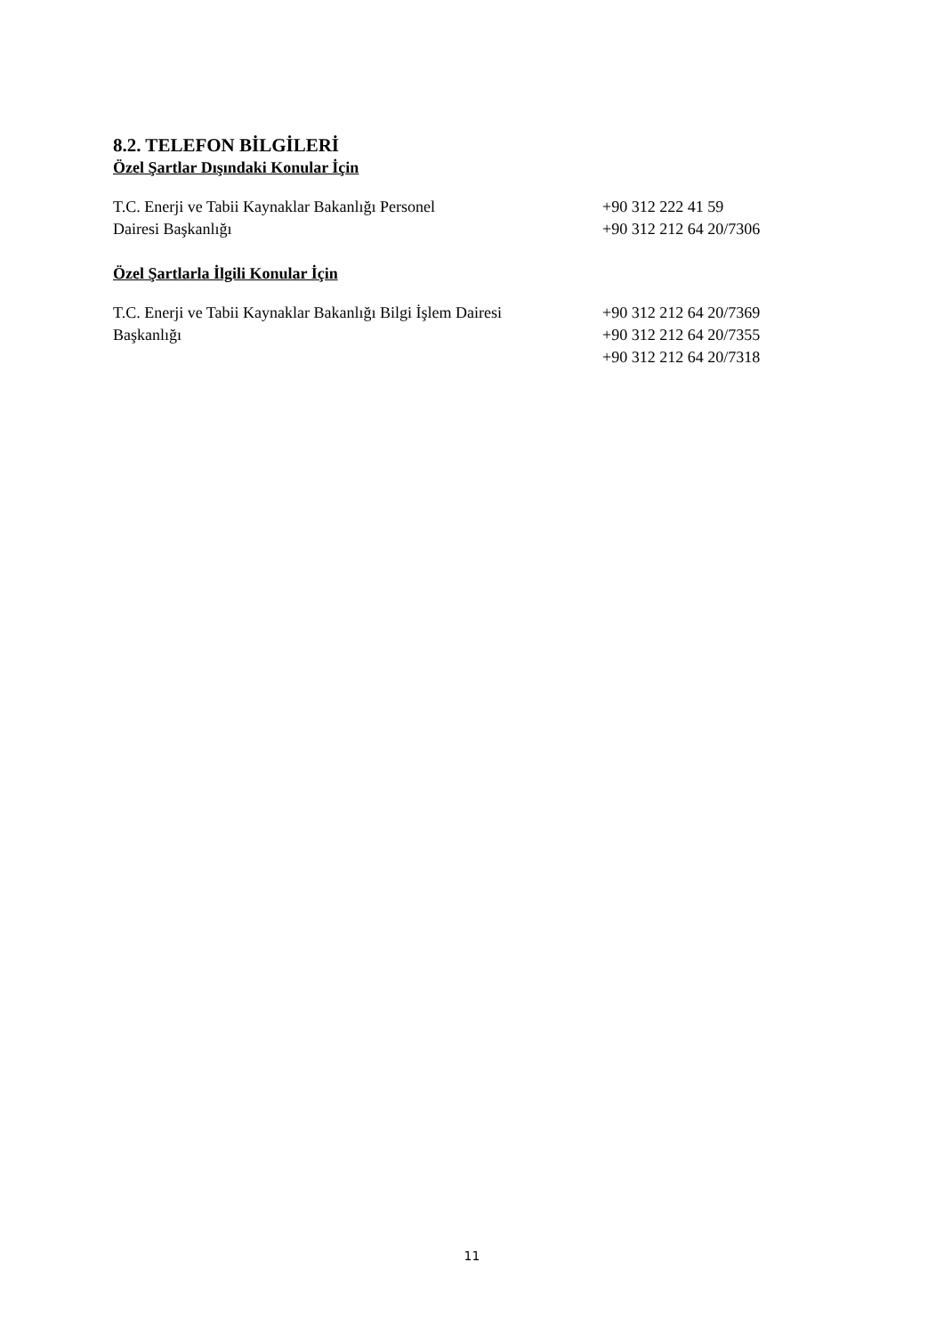8.2. TELEFON BİLGİLERİ
Özel Şartlar Dışındaki Konular İçin
T.C. Enerji ve Tabii Kaynaklar Bakanlığı Personel
Dairesi Başkanlığı
+90 312 222 41 59
+90 312 212 64 20/7306
Özel Şartlarla İlgili Konular İçin
T.C. Enerji ve Tabii Kaynaklar Bakanlığı Bilgi İşlem Dairesi
Başkanlığı
+90 312 212 64 20/7369
+90 312 212 64 20/7355
+90 312 212 64 20/7318
11